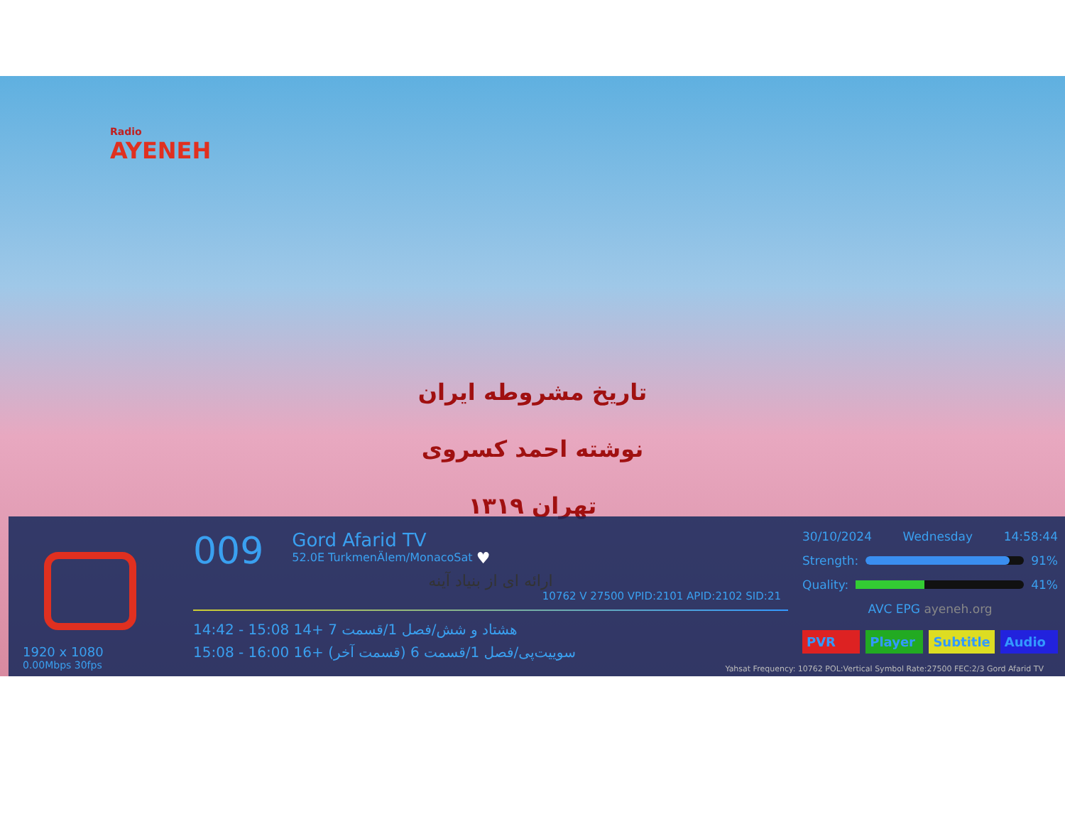Radio
AYENEH
تاریخ مشروطه ایران
نوشته احمد کسروی
تهران ۱۳۱۹
1920 x 1080
0.00Mbps 30fps
009 Gord Afarid TV 52.0E TurkmenÄlem/MonacoSat ♥
ارائه ای از بنیاد آینه
10762 V 27500 VPID:2101 APID:2102 SID:21
14:42 - 15:08 14+ هشتاد و شش/فصل 1/قسمت 7
15:08 - 16:00 16+ سوییت‌پی/فصل 1/قسمت 6 (قسمت آخر)
30/10/2024 Wednesday 14:58:44
Strength: 91%
Quality: 41%
AVC EPG ayeneh.org
PVR Player Subtitle Audio
Yahsat Frequency: 10762 POL:Vertical Symbol Rate:27500 FEC:2/3 Gord Afarid TV